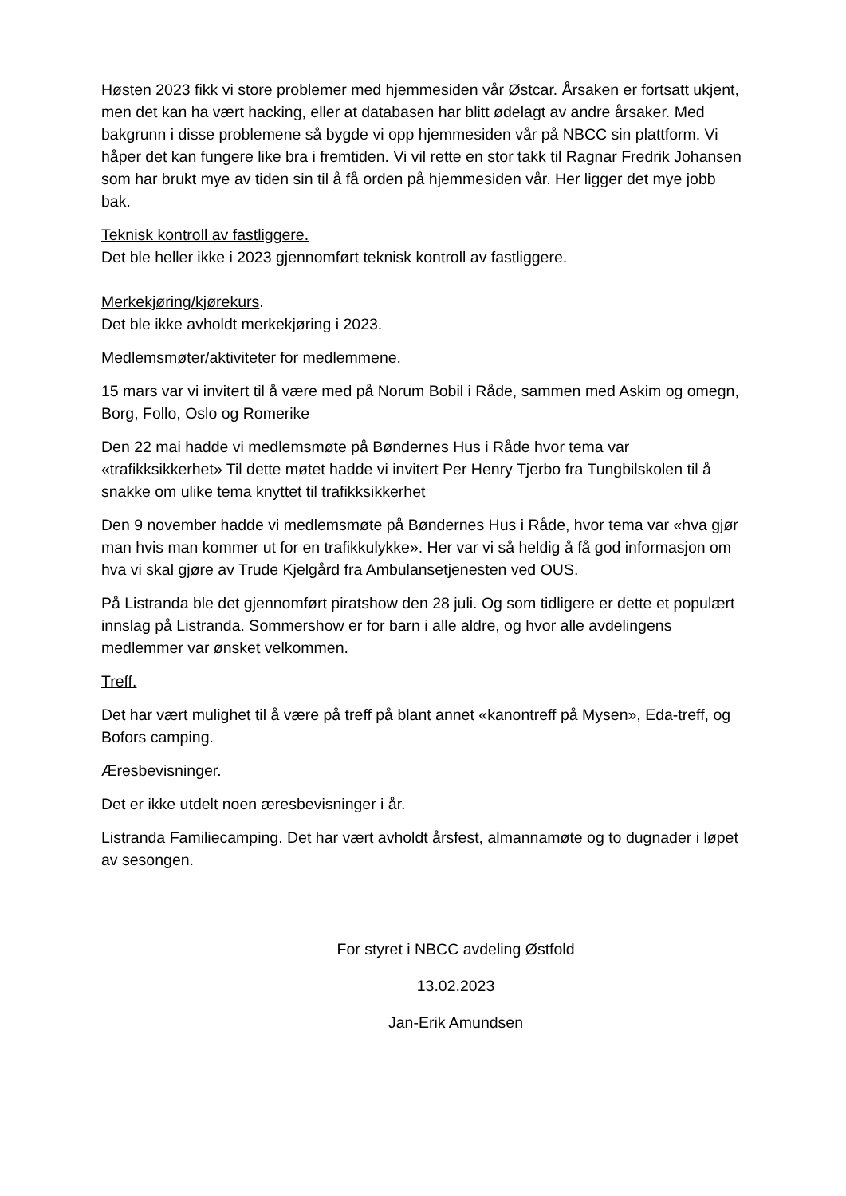Høsten 2023 fikk vi store problemer med hjemmesiden vår Østcar. Årsaken er fortsatt ukjent, men det kan ha vært hacking, eller at databasen har blitt ødelagt av andre årsaker. Med bakgrunn i disse problemene så bygde vi opp hjemmesiden vår på NBCC sin plattform. Vi håper det kan fungere like bra i fremtiden. Vi vil rette en stor takk til Ragnar Fredrik Johansen som har brukt mye av tiden sin til å få orden på hjemmesiden vår. Her ligger det mye jobb bak.
Teknisk kontroll av fastliggere.
Det ble heller ikke i 2023 gjennomført teknisk kontroll av fastliggere.
Merkekjøring/kjørekurs.
Det ble ikke avholdt merkekjøring i 2023.
Medlemsmøter/aktiviteter for medlemmene.
15 mars var vi invitert til å være med på Norum Bobil i Råde, sammen med Askim og omegn, Borg, Follo, Oslo og Romerike
Den 22 mai hadde vi medlemsmøte på Bøndernes Hus i Råde hvor tema var «trafikksikkerhet» Til dette møtet hadde vi invitert Per Henry Tjerbo fra Tungbilskolen til å snakke om ulike tema knyttet til trafikksikkerhet
Den 9 november hadde vi medlemsmøte på Bøndernes Hus i Råde, hvor tema var «hva gjør man hvis man kommer ut for en trafikkulykke». Her var vi så heldig å få god informasjon om hva vi skal gjøre av Trude Kjelgård fra Ambulansetjenesten ved OUS.
På Listranda ble det gjennomført piratshow den 28 juli. Og som tidligere er dette et populært innslag på Listranda. Sommershow er for barn i alle aldre, og hvor alle avdelingens medlemmer var ønsket velkommen.
Treff.
Det har vært mulighet til å være på treff på blant annet «kanontreff på Mysen», Eda-treff, og Bofors camping.
Æresbevisninger.
Det er ikke utdelt noen æresbevisninger i år.
Listranda Familiecamping. Det har vært avholdt årsfest, almannamøte og to dugnader i løpet av sesongen.
For styret i NBCC avdeling Østfold
13.02.2023
Jan-Erik Amundsen